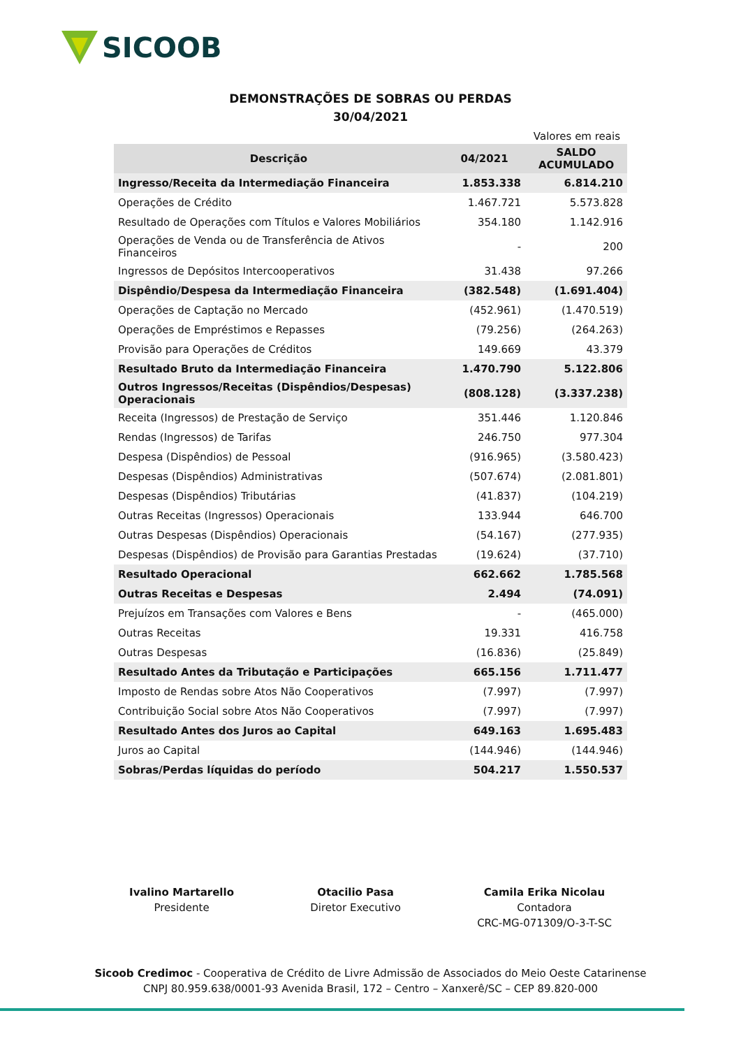SICOOB
DEMONSTRAÇÕES DE SOBRAS OU PERDAS
30/04/2021
Valores em reais
| Descrição | 04/2021 | SALDO ACUMULADO |
| --- | --- | --- |
| Ingresso/Receita da Intermediação Financeira | 1.853.338 | 6.814.210 |
| Operações de Crédito | 1.467.721 | 5.573.828 |
| Resultado de Operações com Títulos e Valores Mobiliários | 354.180 | 1.142.916 |
| Operações de Venda ou de Transferência de Ativos Financeiros | - | 200 |
| Ingressos de Depósitos Intercooperativos | 31.438 | 97.266 |
| Dispêndio/Despesa da Intermediação Financeira | (382.548) | (1.691.404) |
| Operações de Captação no Mercado | (452.961) | (1.470.519) |
| Operações de Empréstimos e Repasses | (79.256) | (264.263) |
| Provisão para Operações de Créditos | 149.669 | 43.379 |
| Resultado Bruto da Intermediação Financeira | 1.470.790 | 5.122.806 |
| Outros Ingressos/Receitas (Dispêndios/Despesas) Operacionais | (808.128) | (3.337.238) |
| Receita (Ingressos) de Prestação de Serviço | 351.446 | 1.120.846 |
| Rendas (Ingressos) de Tarifas | 246.750 | 977.304 |
| Despesa (Dispêndios) de Pessoal | (916.965) | (3.580.423) |
| Despesas (Dispêndios) Administrativas | (507.674) | (2.081.801) |
| Despesas (Dispêndios) Tributárias | (41.837) | (104.219) |
| Outras Receitas (Ingressos) Operacionais | 133.944 | 646.700 |
| Outras Despesas (Dispêndios) Operacionais | (54.167) | (277.935) |
| Despesas (Dispêndios) de Provisão para Garantias Prestadas | (19.624) | (37.710) |
| Resultado Operacional | 662.662 | 1.785.568 |
| Outras Receitas e Despesas | 2.494 | (74.091) |
| Prejuízos em Transações com Valores e Bens | - | (465.000) |
| Outras Receitas | 19.331 | 416.758 |
| Outras Despesas | (16.836) | (25.849) |
| Resultado Antes da Tributação e Participações | 665.156 | 1.711.477 |
| Imposto de Rendas sobre Atos Não Cooperativos | (7.997) | (7.997) |
| Contribuição Social sobre Atos Não Cooperativos | (7.997) | (7.997) |
| Resultado Antes dos Juros ao Capital | 649.163 | 1.695.483 |
| Juros ao Capital | (144.946) | (144.946) |
| Sobras/Perdas líquidas do período | 504.217 | 1.550.537 |
Ivalino Martarello
Presidente
Otacilio Pasa
Diretor Executivo
Camila Erika Nicolau
Contadora
CRC-MG-071309/O-3-T-SC
Sicoob Credimoc - Cooperativa de Crédito de Livre Admissão de Associados do Meio Oeste Catarinense
CNPJ 80.959.638/0001-93 Avenida Brasil, 172 – Centro – Xanxerê/SC – CEP 89.820-000